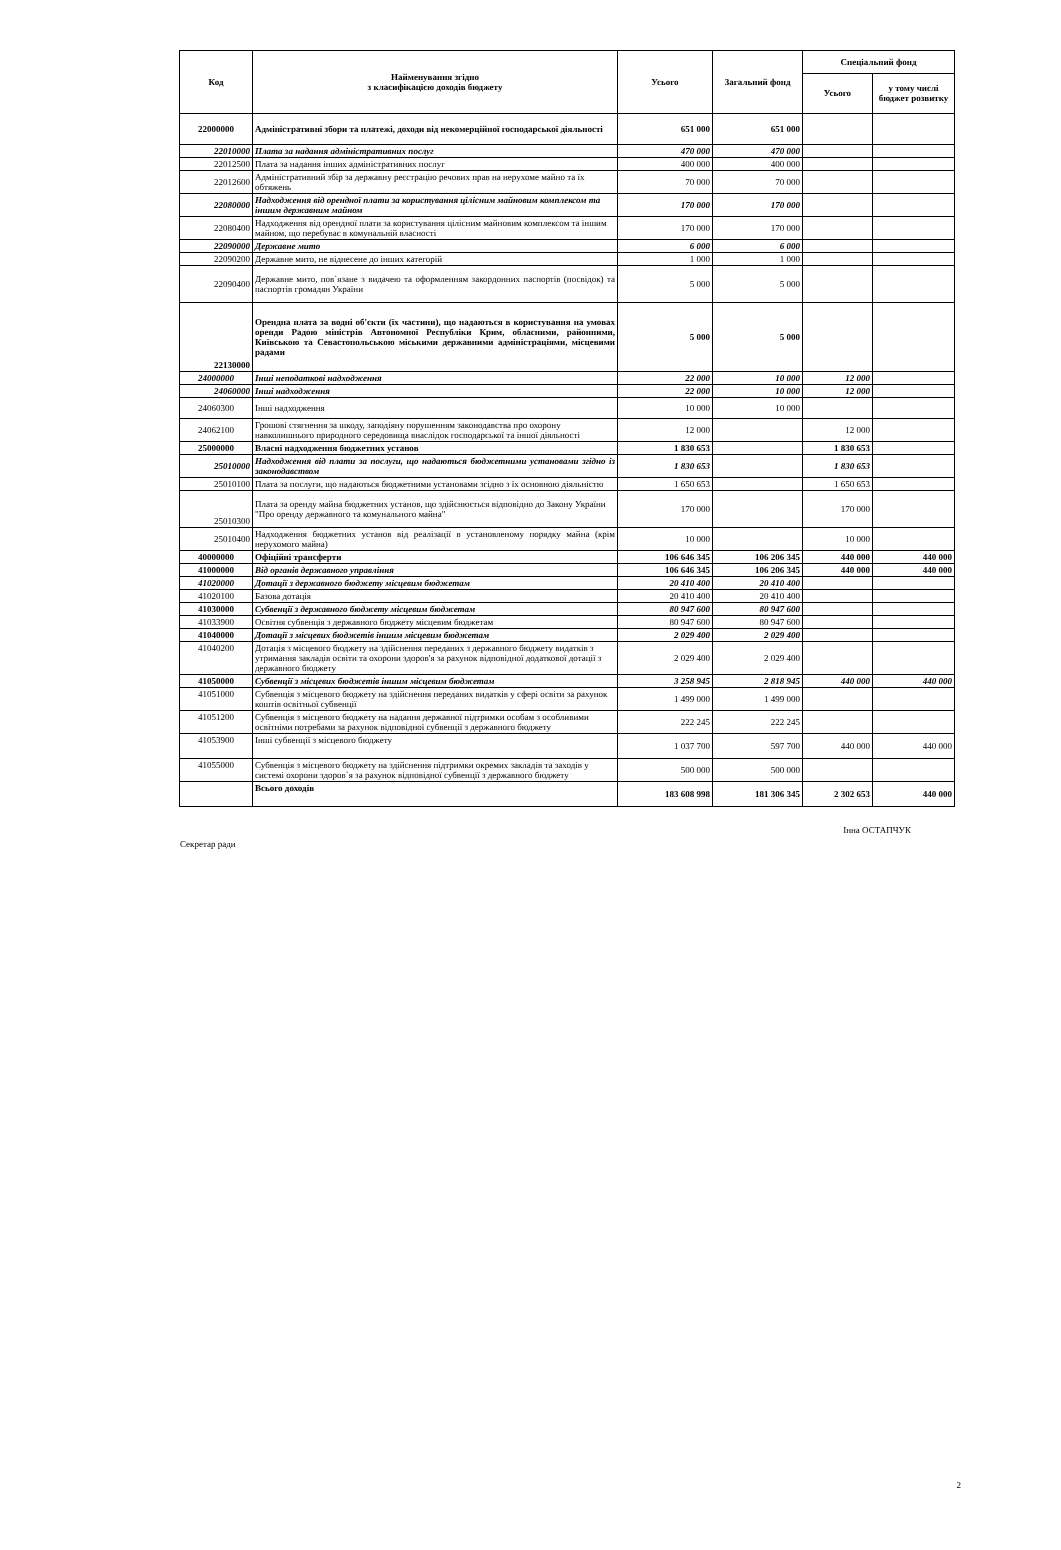| Код | Найменування згідно з класифікацією доходів бюджету | Усього | Загальний фонд | Спеціальний фонд | |
| --- | --- | --- | --- | --- | --- |
| | | | | Усього | у тому числі бюджет розвитку |
| 22000000 | Адміністративні збори та платежі, доходи від некомерційної господарської діяльності | 651 000 | 651 000 | | |
| 22010000 | Плата за надання адміністративних послуг | 470 000 | 470 000 | | |
| 22012500 | Плата за надання інших адміністративних послуг | 400 000 | 400 000 | | |
| 22012600 | Адміністративний збір за державну реєстрацію речових прав на нерухоме майно та їх обтяжень | 70 000 | 70 000 | | |
| 22080000 | Надходження від орендної плати за користування цілісним майновим комплексом та іншим державним майном | 170 000 | 170 000 | | |
| 22080400 | Надходження від орендної плати за користування цілісним майновим комплексом та іншим майном, що перебуває в комунальній власності | 170 000 | 170 000 | | |
| 22090000 | Державне мито | 6 000 | 6 000 | | |
| 22090200 | Державне мито, не віднесене до інших категорій | 1 000 | 1 000 | | |
| 22090400 | Державне мито, пов`язане з видачею та оформленням закордонних паспортів (посвідок) та паспортів громадян України | 5 000 | 5 000 | | |
| 22130000 | Орендна плата за водні об'єкти (їх частини), що надаються в користування на умовах оренди Радою міністрів Автономної Республіки Крим, обласними, районними, Київською та Севастопольською міськими державними адміністраціями, місцевими радами | 5 000 | 5 000 | | |
| 24000000 | Інші неподаткові надходження | 22 000 | 10 000 | 12 000 | |
| 24060000 | Інші надходження | 22 000 | 10 000 | 12 000 | |
| 24060300 | Інші надходження | 10 000 | 10 000 | | |
| 24062100 | Грошові стягнення за шкоду, заподіяну порушенням законодавства про охорону навколишнього природного середовища внаслідок господарської та іншої діяльності | 12 000 | | 12 000 | |
| 25000000 | Власні надходження бюджетних установ | 1 830 653 | | 1 830 653 | |
| 25010000 | Надходження від плати за послуги, що надаються бюджетними установами згідно із законодавством | 1 830 653 | | 1 830 653 | |
| 25010100 | Плата за послуги, що надаються бюджетними установами згідно з їх основною діяльністю | 1 650 653 | | 1 650 653 | |
| 25010300 | Плата за оренду майна бюджетних установ, що здійснюється відповідно до Закону України "Про оренду державного та комунального майна" | 170 000 | | 170 000 | |
| 25010400 | Надходження бюджетних установ від реалізації в установленому порядку майна (крім нерухомого майна) | 10 000 | | 10 000 | |
| 40000000 | Офіційні трансферти | 106 646 345 | 106 206 345 | 440 000 | 440 000 |
| 41000000 | Від органів державного управління | 106 646 345 | 106 206 345 | 440 000 | 440 000 |
| 41020000 | Дотації з державного бюджету місцевим бюджетам | 20 410 400 | 20 410 400 | | |
| 41020100 | Базова дотація | 20 410 400 | 20 410 400 | | |
| 41030000 | Субвенції з державного бюджету місцевим бюджетам | 80 947 600 | 80 947 600 | | |
| 41033900 | Освітня субвенція з державного бюджету місцевим бюджетам | 80 947 600 | 80 947 600 | | |
| 41040000 | Дотації з місцевих бюджетів іншим місцевим бюджетам | 2 029 400 | 2 029 400 | | |
| 41040200 | Дотація з місцевого бюджету на здійснення переданих з державного бюджету видатків з утримання закладів освіти та охорони здоров'я за рахунок відповідної додаткової дотації з державного бюджету | 2 029 400 | 2 029 400 | | |
| 41050000 | Субвенції з місцевих бюджетів іншим місцевим бюджетам | 3 258 945 | 2 818 945 | 440 000 | 440 000 |
| 41051000 | Субвенція з місцевого бюджету на здійснення переданих видатків у сфері освіти за рахунок коштів освітньої субвенції | 1 499 000 | 1 499 000 | | |
| 41051200 | Субвенція з місцевого бюджету на надання державної підтримки особам з особливими освітніми потребами за рахунок відповідної субвенції з державного бюджету | 222 245 | 222 245 | | |
| 41053900 | Інші субвенції з місцевого бюджету | 1 037 700 | 597 700 | 440 000 | 440 000 |
| 41055000 | Субвенція з місцевого бюджету на здійснення підтримки окремих закладів та заходів у системі охорони здоров`я за рахунок відповідної субвенції з державного бюджету | 500 000 | 500 000 | | |
| | Всього доходів | 183 608 998 | 181 306 345 | 2 302 653 | 440 000 |
Секретар ради
Інна ОСТАПЧУК
2